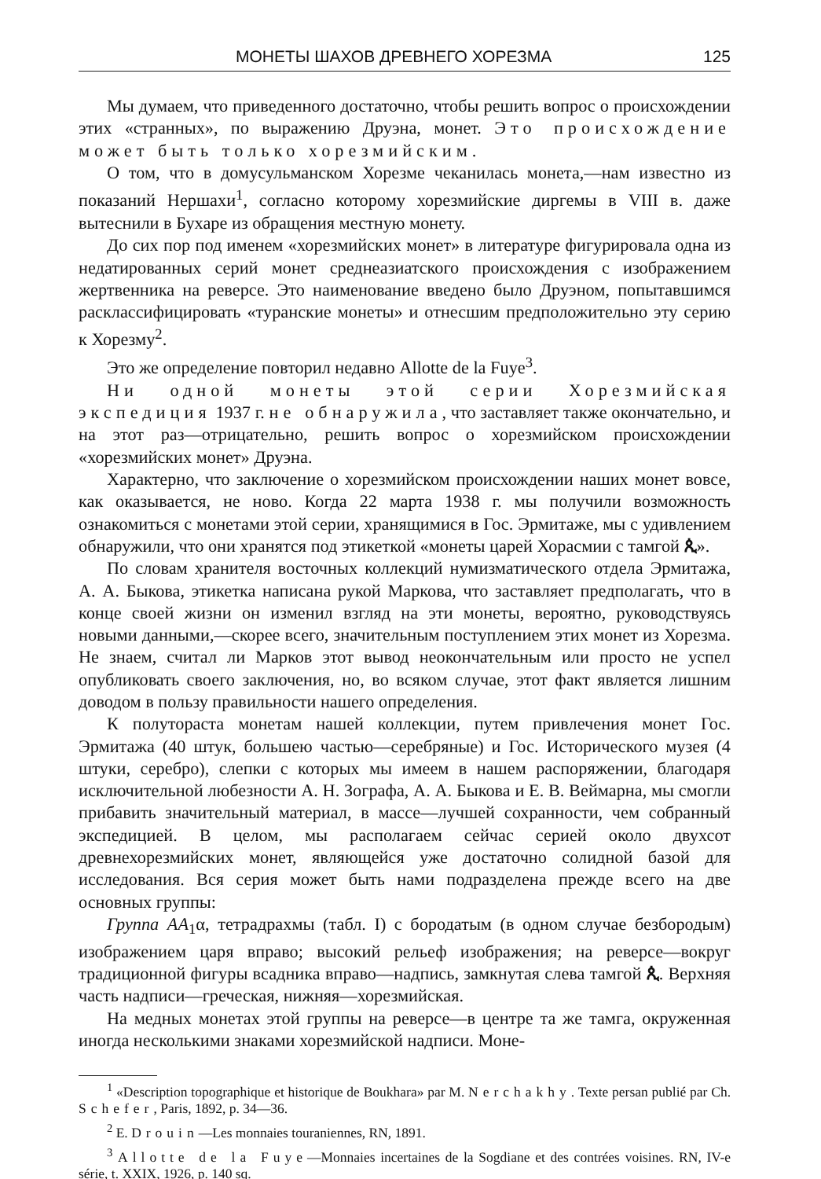МОНЕТЫ ШАХОВ ДРЕВНЕГО ХОРЕЗМА 125
Мы думаем, что приведенного достаточно, чтобы решить вопрос о происхождении этих «странных», по выражению Друэна, монет. Это происхождение может быть только хорезмийским.
О том, что в домусульманском Хорезме чеканилась монета,—нам известно из показаний Нершахи<sup>1</sup>, согласно которому хорезмийские диргемы в VIII в. даже вытеснили в Бухаре из обращения местную монету.
До сих пор под именем «хорезмийских монет» в литературе фигурировала одна из недатированных серий монет среднеазиатского происхождения с изображением жертвенника на реверсе. Это наименование введено было Друэном, попытавшимся расклассифицировать «туранские монеты» и отнесшим предположительно эту серию к Хорезму<sup>2</sup>.
Это же определение повторил недавно Allotte de la Fuye<sup>3</sup>.
Ни одной монеты этой серии Хорезмийская экспедиция 1937 г. не обнаружила, что заставляет также окончательно, и на этот раз—отрицательно, решить вопрос о хорезмийском происхождении «хорезмийских монет» Друэна.
Характерно, что заключение о хорезмийском происхождении наших монет вовсе, как оказывается, не ново. Когда 22 марта 1938 г. мы получили возможность ознакомиться с монетами этой серии, хранящимися в Гос. Эрмитаже, мы с удивлением обнаружили, что они хранятся под этикеткой «монеты царей Хорасмии с тамгой ጲ».
По словам хранителя восточных коллекций нумизматического отдела Эрмитажа, А. А. Быкова, этикетка написана рукой Маркова, что заставляет предполагать, что в конце своей жизни он изменил взгляд на эти монеты, вероятно, руководствуясь новыми данными,—скорее всего, значительным поступлением этих монет из Хорезма. Не знаем, считал ли Марков этот вывод неокончательным или просто не успел опубликовать своего заключения, но, во всяком случае, этот факт является лишним доводом в пользу правильности нашего определения.
К полутораста монетам нашей коллекции, путем привлечения монет Гос. Эрмитажа (40 штук, большею частью—серебряные) и Гос. Исторического музея (4 штуки, серебро), слепки с которых мы имеем в нашем распоряжении, благодаря исключительной любезности А. Н. Зографа, А. А. Быкова и Е. В. Веймарна, мы смогли прибавить значительный материал, в массе—лучшей сохранности, чем собранный экспедицией. В целом, мы располагаем сейчас серией около двухсот древнехорезмийских монет, являющейся уже достаточно солидной базой для исследования. Вся серия может быть нами подразделена прежде всего на две основных группы:
Группа AA<sub>1</sub>α, тетрадрахмы (табл. I) с бородатым (в одном случае безбородым) изображением царя вправо; высокий рельеф изображения; на реверсе—вокруг традиционной фигуры всадника вправо—надпись, замкнутая слева тамгой ጲ. Верхняя часть надписи—греческая, нижняя—хорезмийская.
На медных монетах этой группы на реверсе—в центре та же тамга, окруженная иногда несколькими знаками хорезмийской надписи. Моне-
<sup>1</sup> «Description topographique et historique de Boukhara» par M. Nerchakhy. Texte persan publié par Ch. Schefer, Paris, 1892, p. 34—36.
<sup>2</sup> E. Drouin—Les monnaies touraniennes, RN, 1891.
<sup>3</sup> Allotte de la Fuye—Monnaies incertaines de la Sogdiane et des contrées voisines. RN, IV-e série, t. XXIX, 1926, p. 140 sq.